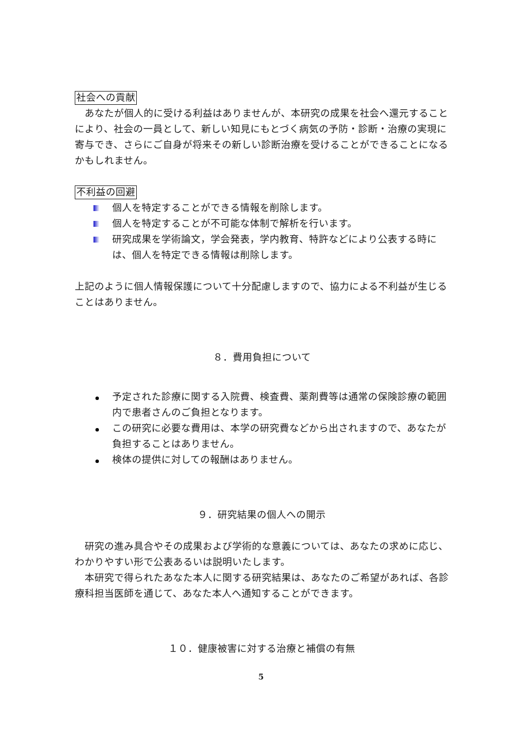社会への貢献
　あなたが個人的に受ける利益はありませんが、本研究の成果を社会へ還元することにより、社会の一員として、新しい知見にもとづく病気の予防・診断・治療の実現に寄与でき、さらにご自身が将来その新しい診断治療を受けることができることになるかもしれません。
不利益の回避
個人を特定することができる情報を削除します。
個人を特定することが不可能な体制で解析を行います。
研究成果を学術論文，学会発表，学内教育、特許などにより公表する時には、個人を特定できる情報は削除します。
上記のように個人情報保護について十分配慮しますので、協力による不利益が生じることはありません。
８．費用負担について
予定された診療に関する入院費、検査費、薬剤費等は通常の保険診療の範囲内で患者さんのご負担となります。
この研究に必要な費用は、本学の研究費などから出されますので、あなたが負担することはありません。
検体の提供に対しての報酬はありません。
９．研究結果の個人への開示
　研究の進み具合やその成果および学術的な意義については、あなたの求めに応じ、わかりやすい形で公表あるいは説明いたします。
　本研究で得られたあなた本人に関する研究結果は、あなたのご希望があれば、各診療科担当医師を通じて、あなた本人へ通知することができます。
１０．健康被害に対する治療と補償の有無
5